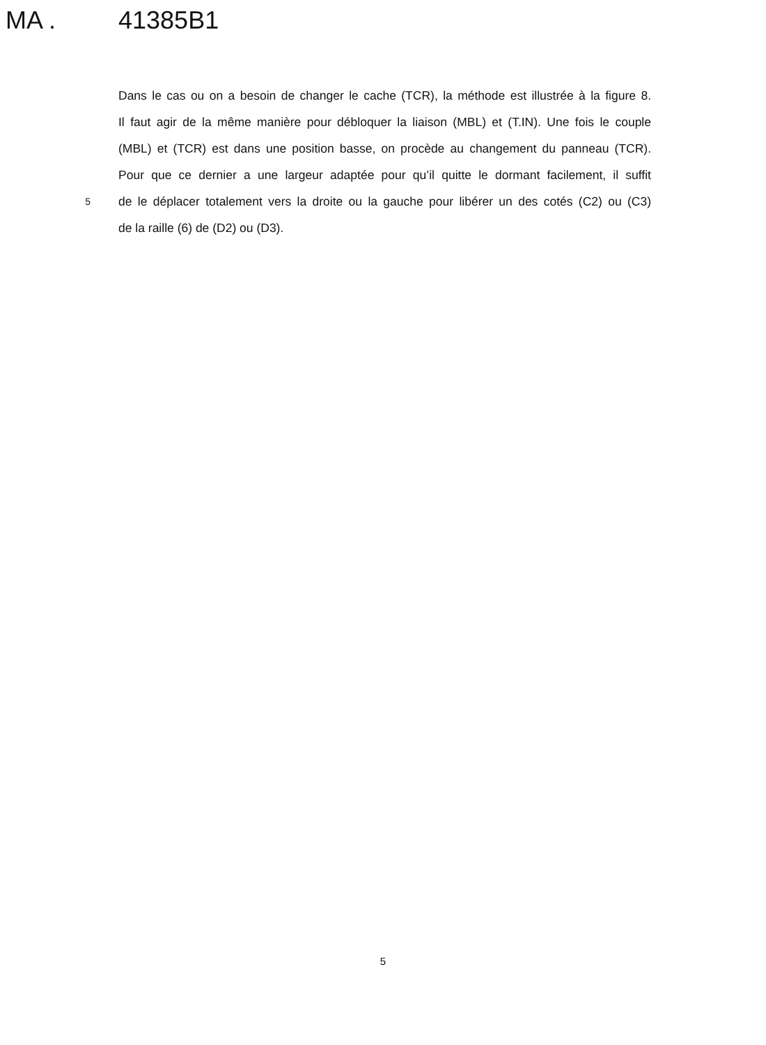MA . 41385B1
Dans le cas ou on a besoin de changer le cache (TCR), la méthode est illustrée à la figure 8.
Il faut agir de la même manière pour débloquer la liaison (MBL) et (T.IN). Une fois le couple
(MBL) et (TCR) est dans une position basse, on procède au changement du panneau (TCR).
Pour que ce dernier a une largeur adaptée pour qu’il quitte le dormant facilement, il suffit
5
de le déplacer totalement vers la droite ou la gauche pour libérer un des cotés (C2) ou (C3)
de la raille (6) de (D2) ou (D3).
5